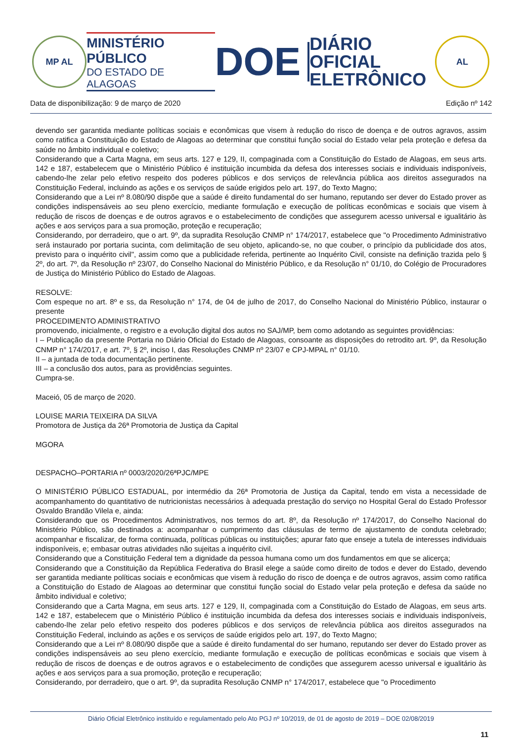MP AL
MINISTÉRIO PÚBLICO
DO ESTADO DE ALAGOAS
DOE
DIÁRIO OFICIAL
ELETRÔNICO
AL
Data de disponibilização: 9 de março de 2020 Edição nº 142
devendo ser garantida mediante políticas sociais e econômicas que visem à redução do risco de doença e de outros agravos, assim como ratifica a Constituição do Estado de Alagoas ao determinar que constitui função social do Estado velar pela proteção e defesa da saúde no âmbito individual e coletivo;
Considerando que a Carta Magna, em seus arts. 127 e 129, II, compaginada com a Constituição do Estado de Alagoas, em seus arts. 142 e 187, estabelecem que o Ministério Público é instituição incumbida da defesa dos interesses sociais e individuais indisponíveis, cabendo-lhe zelar pelo efetivo respeito dos poderes públicos e dos serviços de relevância pública aos direitos assegurados na Constituição Federal, incluindo as ações e os serviços de saúde erigidos pelo art. 197, do Texto Magno;
Considerando que a Lei nº 8.080/90 dispõe que a saúde é direito fundamental do ser humano, reputando ser dever do Estado prover as condições indispensáveis ao seu pleno exercício, mediante formulação e execução de políticas econômicas e sociais que visem à redução de riscos de doenças e de outros agravos e o estabelecimento de condições que assegurem acesso universal e igualitário às ações e aos serviços para a sua promoção, proteção e recuperação;
Considerando, por derradeiro, que o art. 9º, da supradita Resolução CNMP n° 174/2017, estabelece que "o Procedimento Administrativo será instaurado por portaria sucinta, com delimitação de seu objeto, aplicando-se, no que couber, o princípio da publicidade dos atos, previsto para o inquérito civil", assim como que a publicidade referida, pertinente ao Inquérito Civil, consiste na definição trazida pelo § 2º, do art. 7º, da Resolução nº 23/07, do Conselho Nacional do Ministério Público, e da Resolução n° 01/10, do Colégio de Procuradores de Justiça do Ministério Público do Estado de Alagoas.
RESOLVE:
Com espeque no art. 8º e ss, da Resolução n° 174, de 04 de julho de 2017, do Conselho Nacional do Ministério Público, instaurar o presente
PROCEDIMENTO ADMINISTRATIVO
promovendo, inicialmente, o registro e a evolução digital dos autos no SAJ/MP, bem como adotando as seguintes providências:
I – Publicação da presente Portaria no Diário Oficial do Estado de Alagoas, consoante as disposições do retrodito art. 9º, da Resolução CNMP n° 174/2017, e art. 7º, § 2º, inciso I, das Resoluções CNMP nº 23/07 e CPJ-MPAL n° 01/10.
II – a juntada de toda documentação pertinente.
III – a conclusão dos autos, para as providências seguintes.
Cumpra-se.
Maceió, 05 de março de 2020.
LOUISE MARIA TEIXEIRA DA SILVA
Promotora de Justiça da 26ª Promotoria de Justiça da Capital
MGORA
DESPACHO–PORTARIA nº 0003/2020/26ªPJC/MPE
O MINISTÉRIO PÚBLICO ESTADUAL, por intermédio da 26ª Promotoria de Justiça da Capital, tendo em vista a necessidade de acompanhamento do quantitativo de nutricionistas necessários à adequada prestação do serviço no Hospital Geral do Estado Professor Osvaldo Brandão Vilela e, ainda:
Considerando que os Procedimentos Administrativos, nos termos do art. 8º, da Resolução nº 174/2017, do Conselho Nacional do Ministério Público, são destinados a: acompanhar o cumprimento das cláusulas de termo de ajustamento de conduta celebrado; acompanhar e fiscalizar, de forma continuada, políticas públicas ou instituições; apurar fato que enseje a tutela de interesses individuais indisponíveis, e; embasar outras atividades não sujeitas a inquérito civil.
Considerando que a Constituição Federal tem a dignidade da pessoa humana como um dos fundamentos em que se alicerça;
Considerando que a Constituição da República Federativa do Brasil elege a saúde como direito de todos e dever do Estado, devendo ser garantida mediante políticas sociais e econômicas que visem à redução do risco de doença e de outros agravos, assim como ratifica a Constituição do Estado de Alagoas ao determinar que constitui função social do Estado velar pela proteção e defesa da saúde no âmbito individual e coletivo;
Considerando que a Carta Magna, em seus arts. 127 e 129, II, compaginada com a Constituição do Estado de Alagoas, em seus arts. 142 e 187, estabelecem que o Ministério Público é instituição incumbida da defesa dos interesses sociais e individuais indisponíveis, cabendo-lhe zelar pelo efetivo respeito dos poderes públicos e dos serviços de relevância pública aos direitos assegurados na Constituição Federal, incluindo as ações e os serviços de saúde erigidos pelo art. 197, do Texto Magno;
Considerando que a Lei nº 8.080/90 dispõe que a saúde é direito fundamental do ser humano, reputando ser dever do Estado prover as condições indispensáveis ao seu pleno exercício, mediante formulação e execução de políticas econômicas e sociais que visem à redução de riscos de doenças e de outros agravos e o estabelecimento de condições que assegurem acesso universal e igualitário às ações e aos serviços para a sua promoção, proteção e recuperação;
Considerando, por derradeiro, que o art. 9º, da supradita Resolução CNMP n° 174/2017, estabelece que "o Procedimento
Diário Oficial Eletrônico instituído e regulamentado pelo Ato PGJ nº 10/2019, de 01 de agosto de 2019 – DOE 02/08/2019
11